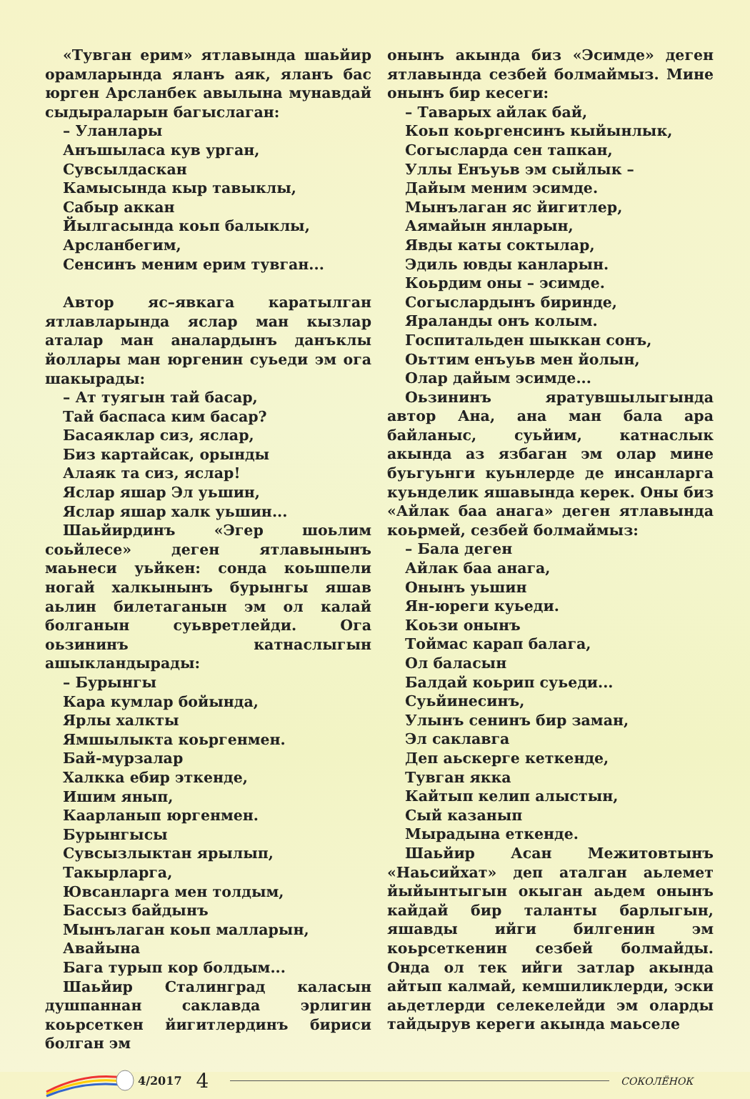«Тувган ерим» ятлавында шаьйир орамларында яланъ аяк, яланъ бас юрген Арсланбек авылына мунавдай сыдыраларын багыслаган:
– Уланлары
Анъшыласа кув урган,
Сувсылдаскан
Камысында кыр тавыклы,
Сабыр аккан
Йылгасында коьп балыклы,
Арсланбегим,
Сенсинъ меним ерим тувган...
Автор яс–явкага каратылган ятлавларында яслар ман кызлар аталар ман аналардынъ данъклы йоллары ман юргенин суьеди эм ога шакырады:
– Ат туягын тай басар,
Тай баспаса ким басар?
Басаяклар сиз, яслар,
Биз картайсак, орынды
Алаяк та сиз, яслар!
Яслар яшар Эл уьшин,
Яслар яшар халк уьшин...
Шаьйирдинъ «Эгер шоьлим соьйлесе» деген ятлавынынъ маьнеси уьйкен: сонда коьшпели ногай халкынынъ бурынгы яшав аьлин билетаганын эм ол калай болганын суьвретлейди. Ога оьзининъ катнаслыгын ашыкландырады:
– Бурынгы
Кара кумлар бойында,
Ярлы халкты
Ямшылыкта коьргенмен.
Бай-мурзалар
Халкка ебир эткенде,
Ишим янып,
Каарланып юргенмен.
Бурынгысы
Сувсызлыктан ярылып,
Такырларга,
Ювсанларга мен толдым,
Бассыз байдынъ
Мынълаган коьп малларын,
Авайына
Бага турып кор болдым...
Шаьйир Сталинград каласын душпаннан саклавда эрлигин коьрсеткен йигитлердинъ бириси болган эм
онынъ акында биз «Эсимде» деген ятлавында сезбей болмаймыз. Мине онынъ бир кесеги:
– Таварых айлак бай,
Коьп коьргенсинъ кыйынлык,
Согысларда сен тапкан,
Уллы Енъуьв эм сыйлык –
Дайым меним эсимде.
Мынълаган яс йигитлер,
Аямайын янларын,
Явды каты соктылар,
Эдиль ювды канларын.
Коьрдим оны – эсимде.
Согыслардынъ биринде,
Яраланды онъ колым.
Госпитальден шыккан сонъ,
Оьттим енъуьв мен йолын,
Олар дайым эсимде...
Оьзининъ яратувшылыгында автор Ана, ана ман бала ара байланыс, суьйим, катнаслык акында аз язбаган эм олар мине буьгуьнги куьнлерде де инсанларга куьнделик яшавында керек. Оны биз «Айлак баа анага» деген ятлавында коьрмей, сезбей болмаймыз:
– Бала деген
Айлак баа анага,
Онынъ уьшин
Ян-юреги куьеди.
Коьзи онынъ
Тоймас карап балага,
Ол баласын
Балдай коьрип суьеди...
Суьйинесинъ,
Улынъ сенинъ бир заман,
Эл саклавга
Деп аьскерге кеткенде,
Тувган якка
Кайтып келип алыстын,
Сый казанып
Мырадына еткенде.
Шаьйир Асан Межитовтынъ «Наьсийхат» деп аталган аьлемет йыйынтыгын окыган аьдем онынъ кайдай бир таланты барлыгын, яшавды ийги билгенин эм коьрсеткенин сезбей болмайды. Онда ол тек ийги затлар акында айтып калмай, кемшиликлерди, эски аьдетлерди селекелейди эм оларды тайдырув кереги акында маьселе
4/2017 4 СОКОЛЁНОК